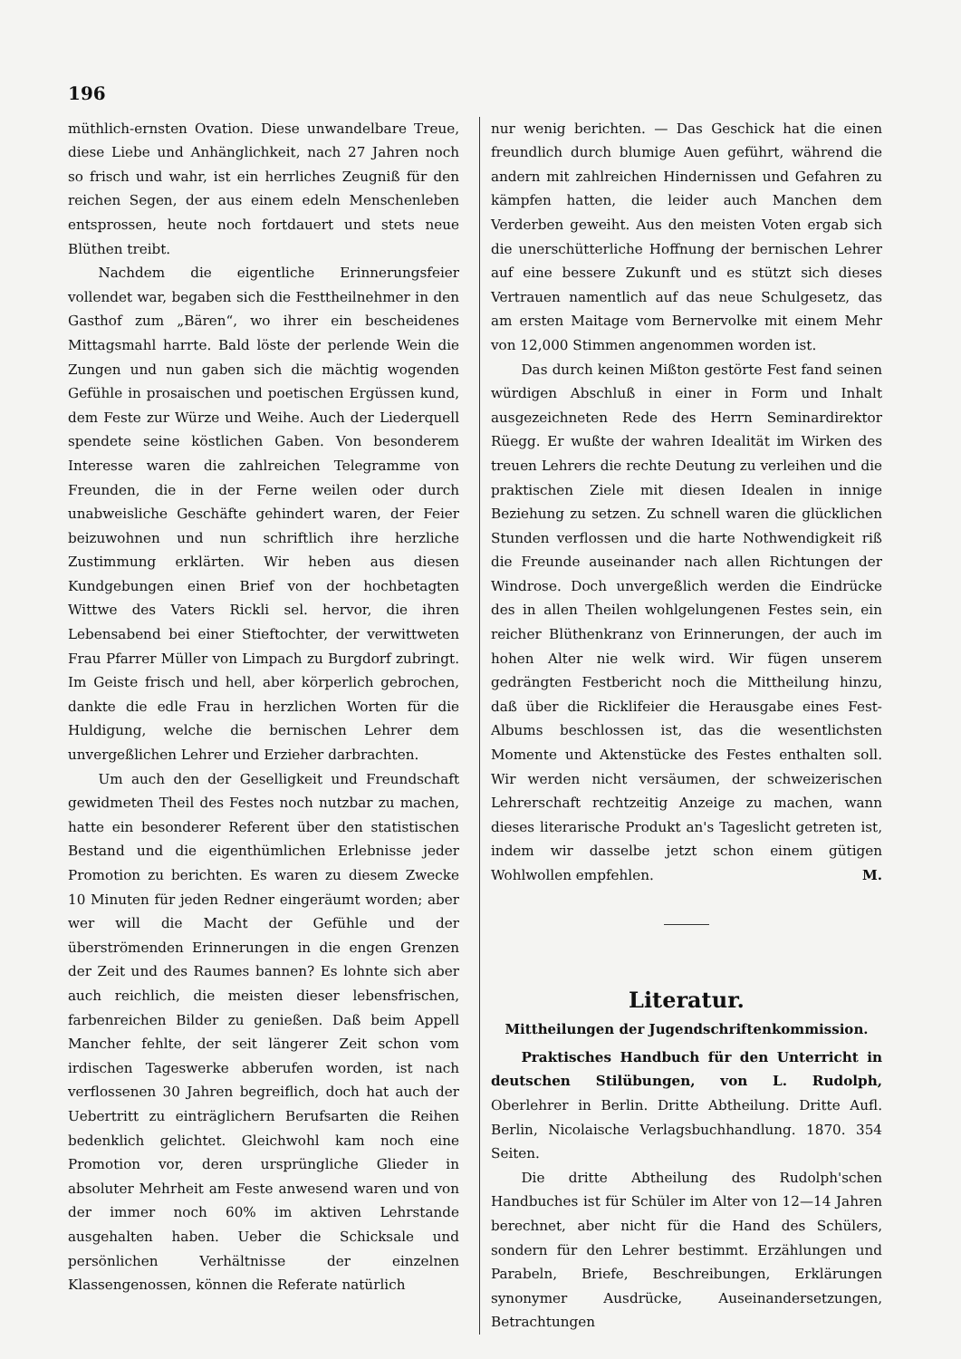196
müthlich-ernsten Ovation. Diese unwandelbare Treue, diese Liebe und Anhänglichkeit, nach 27 Jahren noch so frisch und wahr, ist ein herrliches Zeugniß für den reichen Segen, der aus einem edeln Menschenleben entsprossen, heute noch fortdauert und stets neue Blüthen treibt.
Nachdem die eigentliche Erinnerungsfeier vollendet war, begaben sich die Festtheilnehmer in den Gasthof zum „Bären“, wo ihrer ein bescheidenes Mittagsmahl harrte. Bald löste der perlende Wein die Zungen und nun gaben sich die mächtig wogenden Gefühle in prosaischen und poetischen Ergüssen kund, dem Feste zur Würze und Weihe. Auch der Liederquell spendete seine köstlichen Gaben. Von besonderem Interesse waren die zahlreichen Telegramme von Freunden, die in der Ferne weilen oder durch unabweisliche Geschäfte gehindert waren, der Feier beizuwohnen und nun schriftlich ihre herzliche Zustimmung erklärten. Wir heben aus diesen Kundgebungen einen Brief von der hochbetagten Wittwe des Vaters Rickli sel. hervor, die ihren Lebensabend bei einer Stieftochter, der verwittweten Frau Pfarrer Müller von Limpach zu Burgdorf zubringt. Im Geiste frisch und hell, aber körperlich gebrochen, dankte die edle Frau in herzlichen Worten für die Huldigung, welche die bernischen Lehrer dem unvergeßlichen Lehrer und Erzieher darbrachten.
Um auch den der Geselligkeit und Freundschaft gewidmeten Theil des Festes noch nutzbar zu machen, hatte ein besonderer Referent über den statistischen Bestand und die eigenthümlichen Erlebnisse jeder Promotion zu berichten. Es waren zu diesem Zwecke 10 Minuten für jeden Redner eingeräumt worden; aber wer will die Macht der Gefühle und der überströmenden Erinnerungen in die engen Grenzen der Zeit und des Raumes bannen? Es lohnte sich aber auch reichlich, die meisten dieser lebensfrischen, farbenreichen Bilder zu genießen. Daß beim Appell Mancher fehlte, der seit längerer Zeit schon vom irdischen Tageswerke abberufen worden, ist nach verflossenen 30 Jahren begreiflich, doch hat auch der Uebertritt zu einträglichern Berufsarten die Reihen bedenklich gelichtet. Gleichwohl kam noch eine Promotion vor, deren ursprüngliche Glieder in absoluter Mehrheit am Feste anwesend waren und von der immer noch 60% im aktiven Lehrstande ausgehalten haben. Ueber die Schicksale und persönlichen Verhältnisse der einzelnen Klassengenossen, können die Referate natürlich
nur wenig berichten. — Das Geschick hat die einen freundlich durch blumige Auen geführt, während die andern mit zahlreichen Hindernissen und Gefahren zu kämpfen hatten, die leider auch Manchen dem Verderben geweiht. Aus den meisten Voten ergab sich die unerschütterliche Hoffnung der bernischen Lehrer auf eine bessere Zukunft und es stützt sich dieses Vertrauen namentlich auf das neue Schulgesetz, das am ersten Maitage vom Bernervolke mit einem Mehr von 12,000 Stimmen angenommen worden ist.
Das durch keinen Mißton gestörte Fest fand seinen würdigen Abschluß in einer in Form und Inhalt ausgezeichneten Rede des Herrn Seminardirektor Rüegg. Er wußte der wahren Idealität im Wirken des treuen Lehrers die rechte Deutung zu verleihen und die praktischen Ziele mit diesen Idealen in innige Beziehung zu setzen. Zu schnell waren die glücklichen Stunden verflossen und die harte Nothwendigkeit riß die Freunde auseinander nach allen Richtungen der Windrose. Doch unvergeßlich werden die Eindrücke des in allen Theilen wohlgelungenen Festes sein, ein reicher Blüthenkranz von Erinnerungen, der auch im hohen Alter nie welk wird. Wir fügen unserem gedrängten Festbericht noch die Mittheilung hinzu, daß über die Ricklifeier die Herausgabe eines Fest-Albums beschlossen ist, das die wesentlichsten Momente und Aktenstücke des Festes enthalten soll. Wir werden nicht versäumen, der schweizerischen Lehrerschaft rechtzeitig Anzeige zu machen, wann dieses literarische Produkt an's Tageslicht getreten ist, indem wir dasselbe jetzt schon einem gütigen Wohlwollen empfehlen. M.
Literatur.
Mittheilungen der Jugendschriftenkommission.
Praktisches Handbuch für den Unterricht in deutschen Stilübungen, von L. Rudolph, Oberlehrer in Berlin. Dritte Abtheilung. Dritte Aufl. Berlin, Nicolaische Verlagsbuchhandlung. 1870. 354 Seiten.
Die dritte Abtheilung des Rudolph'schen Handbuches ist für Schüler im Alter von 12—14 Jahren berechnet, aber nicht für die Hand des Schülers, sondern für den Lehrer bestimmt. Erzählungen und Parabeln, Briefe, Beschreibungen, Erklärungen synonymer Ausdrücke, Auseinandersetzungen, Betrachtungen